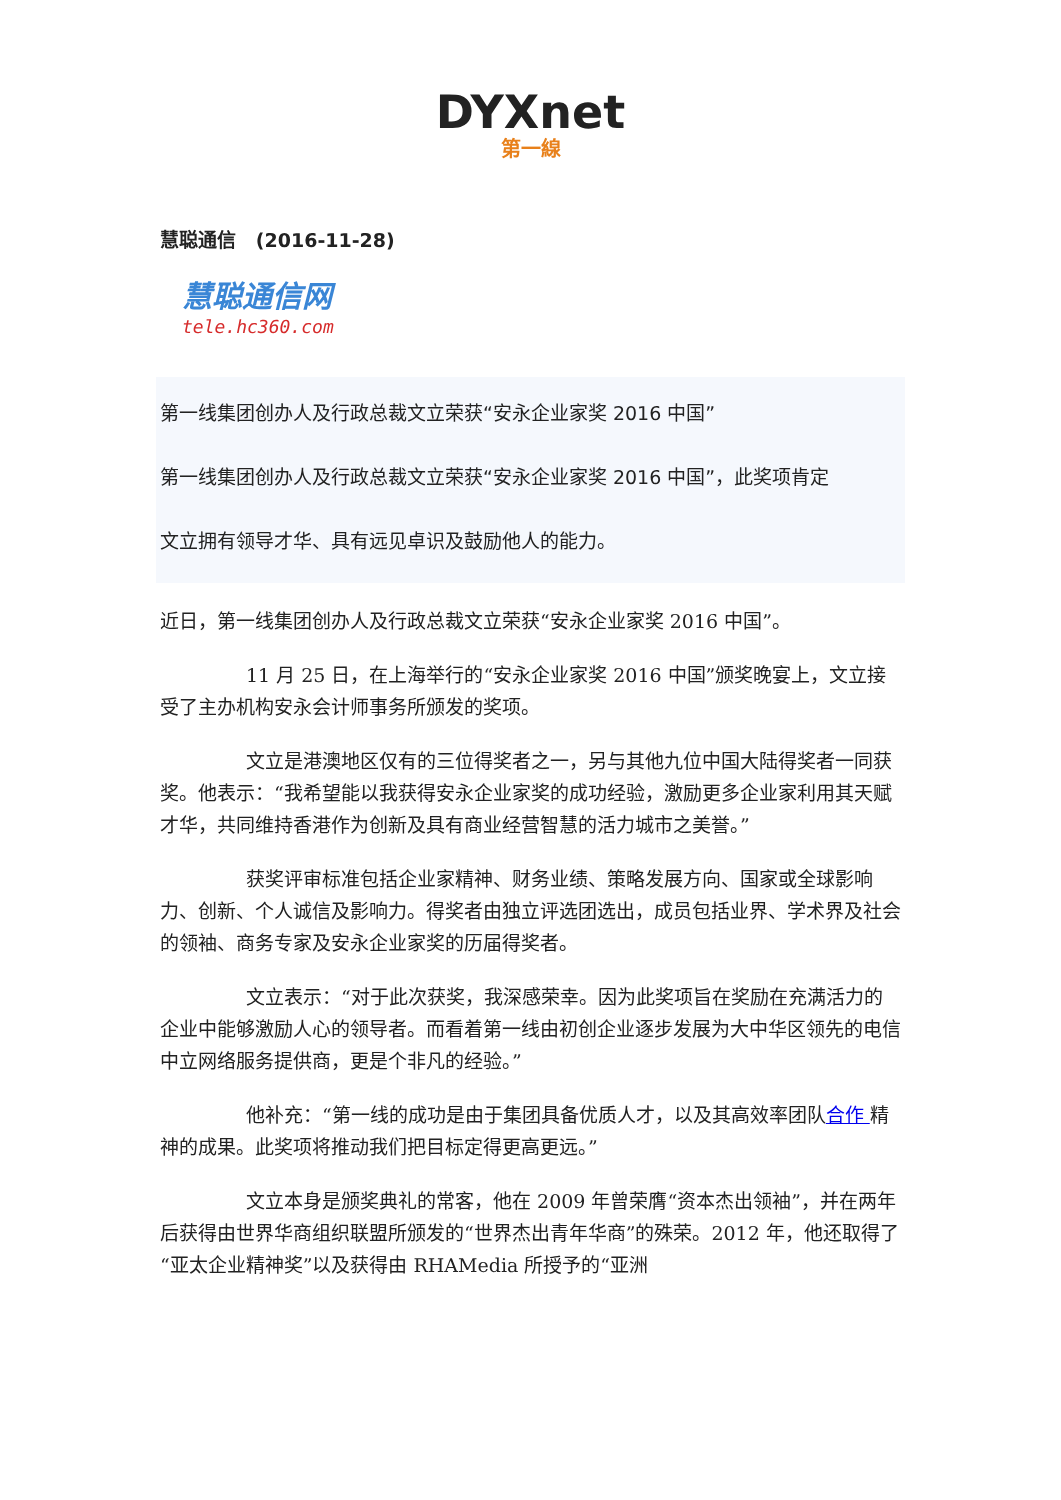DYXnet
第一線
慧聪通信 (2016-11-28)
慧聪通信网
tele.hc360.com
第一线集团创办人及行政总裁文立荣获“安永企业家奖 2016 中国”
第一线集团创办人及行政总裁文立荣获“安永企业家奖 2016 中国”，此奖项肯定
文立拥有领导才华、具有远见卓识及鼓励他人的能力。
近日，第一线集团创办人及行政总裁文立荣获“安永企业家奖 2016 中国”。
11 月 25 日，在上海举行的“安永企业家奖 2016 中国”颁奖晚宴上，文立接受了主办机构安永会计师事务所颁发的奖项。
文立是港澳地区仅有的三位得奖者之一，另与其他九位中国大陆得奖者一同获奖。他表示：“我希望能以我获得安永企业家奖的成功经验，激励更多企业家利用其天赋才华，共同维持香港作为创新及具有商业经营智慧的活力城市之美誉。”
获奖评审标准包括企业家精神、财务业绩、策略发展方向、国家或全球影响力、创新、个人诚信及影响力。得奖者由独立评选团选出，成员包括业界、学术界及社会的领袖、商务专家及安永企业家奖的历届得奖者。
文立表示：“对于此次获奖，我深感荣幸。因为此奖项旨在奖励在充满活力的企业中能够激励人心的领导者。而看着第一线由初创企业逐步发展为大中华区领先的电信中立网络服务提供商，更是个非凡的经验。”
他补充：“第一线的成功是由于集团具备优质人才，以及其高效率团队合作 精神的成果。此奖项将推动我们把目标定得更高更远。”
文立本身是颁奖典礼的常客，他在 2009 年曾荣膺“资本杰出领袖”，并在两年后获得由世界华商组织联盟所颁发的“世界杰出青年华商”的殊荣。2012 年，他还取得了“亚太企业精神奖”以及获得由 RHAMedia 所授予的“亚洲